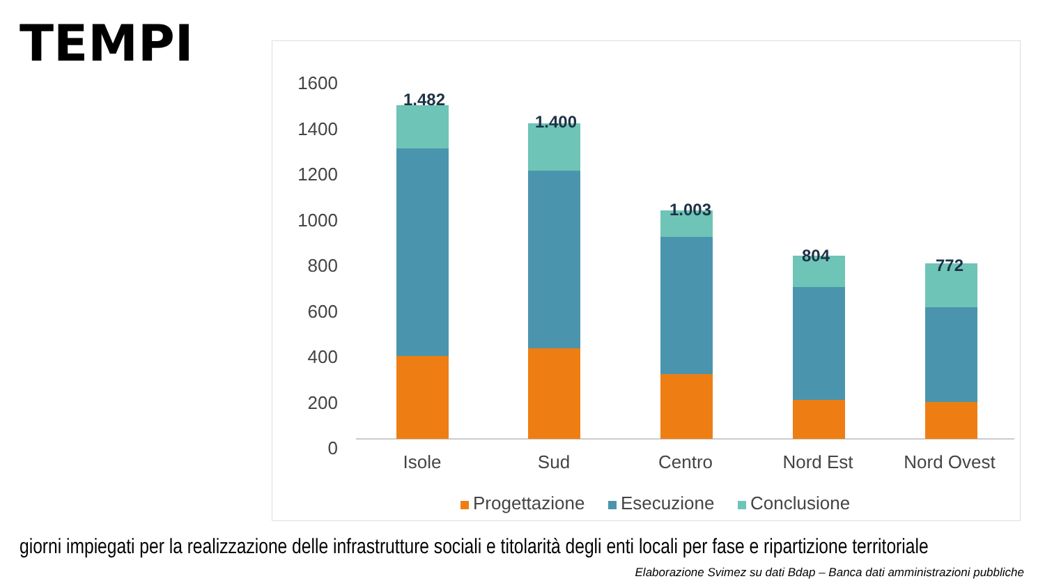TEMPI
1600
1400
1200
1000
800
600
400
200
0
1.482
1.400
1.003
804
772
Isole
Sud
Centro
Nord Est
Nord Ovest
Progettazione
Esecuzione
Conclusione
giorni impiegati per la realizzazione delle infrastrutture sociali e titolarità degli enti locali per fase e ripartizione territoriale
Elaborazione Svimez su dati Bdap – Banca dati amministrazioni pubbliche